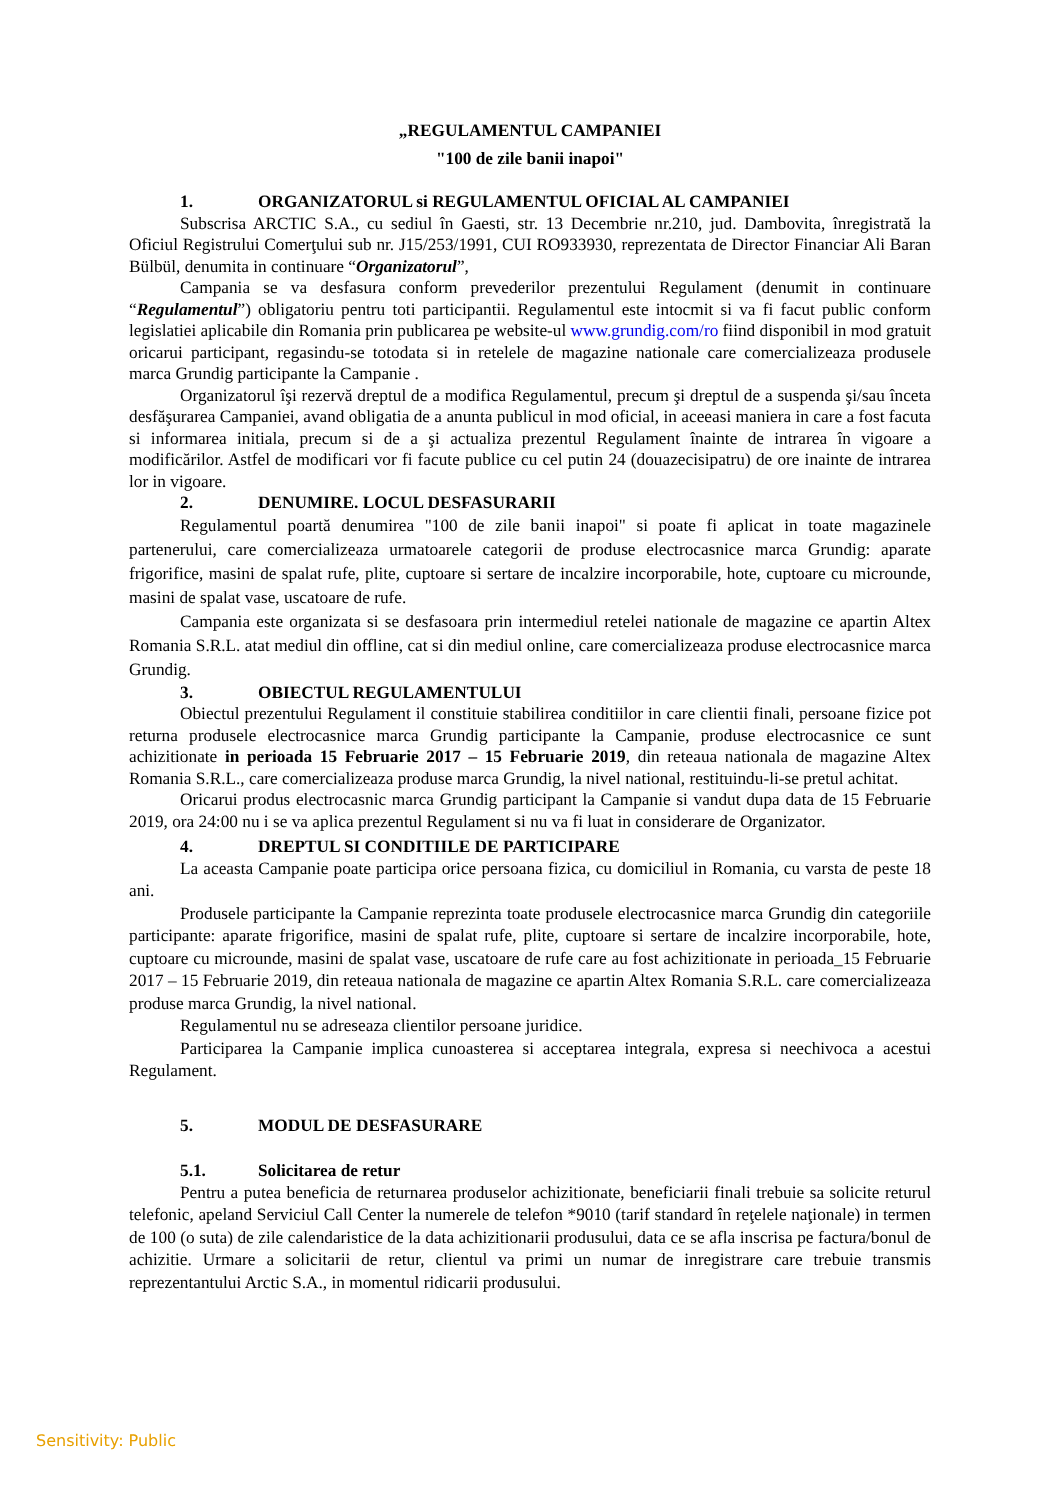„REGULAMENTUL CAMPANIEI
"100 de zile banii inapoi"
1. ORGANIZATORUL si REGULAMENTUL OFICIAL AL CAMPANIEI
Subscrisa ARCTIC S.A., cu sediul în Gaesti, str. 13 Decembrie nr.210, jud. Dambovita, înregistrată la Oficiul Registrului Comerţului sub nr. J15/253/1991, CUI RO933930, reprezentata de Director Financiar Ali Baran Bülbül, denumita in continuare “Organizatorul”,
Campania se va desfasura conform prevederilor prezentului Regulament (denumit in continuare “Regulamentul”) obligatoriu pentru toti participantii. Regulamentul este intocmit si va fi facut public conform legislatiei aplicabile din Romania prin publicarea pe website-ul www.grundig.com/ro fiind disponibil in mod gratuit oricarui participant, regasindu-se totodata si in retelele de magazine nationale care comercializeaza produsele marca Grundig participante la Campanie .
Organizatorul îşi rezervă dreptul de a modifica Regulamentul, precum şi dreptul de a suspenda şi/sau înceta desfăşurarea Campaniei, avand obligatia de a anunta publicul in mod oficial, in aceeasi maniera in care a fost facuta si informarea initiala, precum si de a şi actualiza prezentul Regulament înainte de intrarea în vigoare a modificărilor. Astfel de modificari vor fi facute publice cu cel putin 24 (douazecisipatru) de ore inainte de intrarea lor in vigoare.
2. DENUMIRE. LOCUL DESFASURARII
Regulamentul poartă denumirea "100 de zile banii inapoi" si poate fi aplicat in toate magazinele partenerului, care comercializeaza urmatoarele categorii de produse electrocasnice marca Grundig: aparate frigorifice, masini de spalat rufe, plite, cuptoare si sertare de incalzire incorporabile, hote, cuptoare cu microunde, masini de spalat vase, uscatoare de rufe.
Campania este organizata si se desfasoara prin intermediul retelei nationale de magazine ce apartin Altex Romania S.R.L. atat mediul din offline, cat si din mediul online, care comercializeaza produse electrocasnice marca Grundig.
3. OBIECTUL REGULAMENTULUI
Obiectul prezentului Regulament il constituie stabilirea conditiilor in care clientii finali, persoane fizice pot returna produsele electrocasnice marca Grundig participante la Campanie, produse electrocasnice ce sunt achizitionate in perioada 15 Februarie 2017 – 15 Februarie 2019, din reteaua nationala de magazine Altex Romania S.R.L., care comercializeaza produse marca Grundig, la nivel national, restituindu-li-se pretul achitat.
Oricarui produs electrocasnic marca Grundig participant la Campanie si vandut dupa data de 15 Februarie 2019, ora 24:00 nu i se va aplica prezentul Regulament si nu va fi luat in considerare de Organizator.
4. DREPTUL SI CONDITIILE DE PARTICIPARE
La aceasta Campanie poate participa orice persoana fizica, cu domiciliul in Romania, cu varsta de peste 18 ani.
Produsele participante la Campanie reprezinta toate produsele electrocasnice marca Grundig din categoriile participante: aparate frigorifice, masini de spalat rufe, plite, cuptoare si sertare de incalzire incorporabile, hote, cuptoare cu microunde, masini de spalat vase, uscatoare de rufe care au fost achizitionate in perioada_15 Februarie 2017 – 15 Februarie 2019, din reteaua nationala de magazine ce apartin Altex Romania S.R.L. care comercializeaza produse marca Grundig, la nivel national.
Regulamentul nu se adreseaza clientilor persoane juridice.
Participarea la Campanie implica cunoasterea si acceptarea integrala, expresa si neechivoca a acestui Regulament.
5. MODUL DE DESFASURARE
5.1. Solicitarea de retur
Pentru a putea beneficia de returnarea produselor achizitionate, beneficiarii finali trebuie sa solicite returul telefonic, apeland Serviciul Call Center la numerele de telefon *9010 (tarif standard în reţelele naţionale) in termen de 100 (o suta) de zile calendaristice de la data achizitionarii produsului, data ce se afla inscrisa pe factura/bonul de achizitie. Urmare a solicitarii de retur, clientul va primi un numar de inregistrare care trebuie transmis reprezentantului Arctic S.A., in momentul ridicarii produsului.
Sensitivity: Public